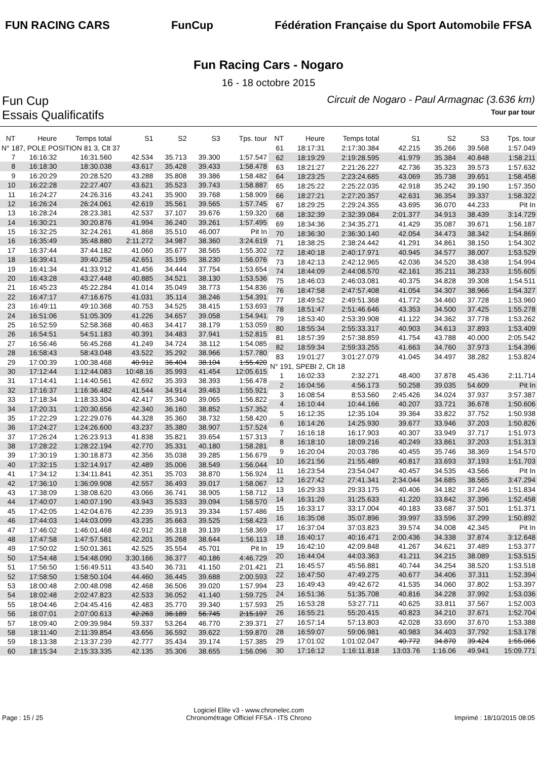FUN RACING CARS FunCup
Fédération Française du Sport Automobile FFSA
Fun Racing Cars - Nogaro
16 - 18 octobre 2015
Fun Cup Circuit de Nogaro - Paul Armagnac (3.636 km)
Essais Qualificatifs Tour par tour
| NT | Heure | Temps total | S1 | S2 | S3 | Tps. tour |
| --- | --- | --- | --- | --- | --- | --- |
| N° 187, POLE POSITION 81 3, Clt 37 | | | | | | |
| 7 | 16:16:32 | 16:31.560 | 42.534 | 35.713 | 39.300 | 1:57.547 |
| 8 | 16:18:30 | 18:30.038 | 43.617 | 35.428 | 39.433 | 1:58.478 |
| 9 | 16:20:29 | 20:28.520 | 43.288 | 35.808 | 39.386 | 1:58.482 |
| 10 | 16:22:28 | 22:27.407 | 43.621 | 35.523 | 39.743 | 1:58.887 |
| 11 | 16:24:27 | 24:26.316 | 43.241 | 35.900 | 39.768 | 1:58.909 |
| 12 | 16:26:24 | 26:24.061 | 42.619 | 35.561 | 39.565 | 1:57.745 |
| 13 | 16:28:24 | 28:23.381 | 42.537 | 37.107 | 39.676 | 1:59.320 |
| 14 | 16:30:21 | 30:20.876 | 41.994 | 36.240 | 39.261 | 1:57.495 |
| 15 | 16:32:25 | 32:24.261 | 41.868 | 35.510 | 46.007 | Pit In |
| 16 | 16:35:49 | 35:48.880 | 2:11.272 | 34.987 | 38.360 | 3:24.619 |
| 17 | 16:37:44 | 37:44.182 | 41.060 | 35.677 | 38.565 | 1:55.302 |
| 18 | 16:39:41 | 39:40.258 | 42.651 | 35.195 | 38.230 | 1:56.076 |
| 19 | 16:41:34 | 41:33.912 | 41.456 | 34.444 | 37.754 | 1:53.654 |
| 20 | 16:43:28 | 43:27.448 | 40.885 | 34.521 | 38.130 | 1:53.536 |
| 21 | 16:45:23 | 45:22.284 | 41.014 | 35.049 | 38.773 | 1:54.836 |
| 22 | 16:47:17 | 47:16.675 | 41.031 | 35.114 | 38.246 | 1:54.391 |
| 23 | 16:49:11 | 49:10.368 | 40.753 | 34.525 | 38.415 | 1:53.693 |
| 24 | 16:51:06 | 51:05.309 | 41.226 | 34.657 | 39.058 | 1:54.941 |
| 25 | 16:52:59 | 52:58.368 | 40.463 | 34.417 | 38.179 | 1:53.059 |
| 26 | 16:54:51 | 54:51.183 | 40.391 | 34.483 | 37.941 | 1:52.815 |
| 27 | 16:56:46 | 56:45.268 | 41.249 | 34.724 | 38.112 | 1:54.085 |
| 28 | 16:58:43 | 58:43.048 | 43.522 | 35.292 | 38.966 | 1:57.780 |
| 29 | 17:00:39 | 1:00:38.468 | 40.912 | 36.404 | 38.104 | 1:55.420 |
| 30 | 17:12:44 | 1:12:44.083 | 10:48.16 | 35.993 | 41.454 | 12:05.615 |
| 31 | 17:14:41 | 1:14:40.561 | 42.692 | 35.393 | 38.393 | 1:56.478 |
| 32 | 17:16:37 | 1:16:36.482 | 41.544 | 34.914 | 39.463 | 1:55.921 |
| 33 | 17:18:34 | 1:18:33.304 | 42.417 | 35.340 | 39.065 | 1:56.822 |
| 34 | 17:20:31 | 1:20:30.656 | 42.340 | 36.160 | 38.852 | 1:57.352 |
| 35 | 17:22:29 | 1:22:29.076 | 44.328 | 35.360 | 38.732 | 1:58.420 |
| 36 | 17:24:27 | 1:24:26.600 | 43.237 | 35.380 | 38.907 | 1:57.524 |
| 37 | 17:26:24 | 1:26:23.913 | 41.838 | 35.821 | 39.654 | 1:57.313 |
| 38 | 17:28:22 | 1:28:22.194 | 42.770 | 35.331 | 40.180 | 1:58.281 |
| 39 | 17:30:19 | 1:30:18.873 | 42.356 | 35.038 | 39.285 | 1:56.679 |
| 40 | 17:32:15 | 1:32:14.917 | 42.489 | 35.006 | 38.549 | 1:56.044 |
| 41 | 17:34:12 | 1:34:11.841 | 42.351 | 35.703 | 38.870 | 1:56.924 |
| 42 | 17:36:10 | 1:36:09.908 | 42.557 | 36.493 | 39.017 | 1:58.067 |
| 43 | 17:38:09 | 1:38:08.620 | 43.066 | 36.741 | 38.905 | 1:58.712 |
| 44 | 17:40:07 | 1:40:07.190 | 43.943 | 35.533 | 39.094 | 1:58.570 |
| 45 | 17:42:05 | 1:42:04.676 | 42.239 | 35.913 | 39.334 | 1:57.486 |
| 46 | 17:44:03 | 1:44:03.099 | 43.235 | 35.663 | 39.525 | 1:58.423 |
| 47 | 17:46:02 | 1:46:01.468 | 42.912 | 36.318 | 39.139 | 1:58.369 |
| 48 | 17:47:58 | 1:47:57.581 | 42.201 | 35.268 | 38.644 | 1:56.113 |
| 49 | 17:50:02 | 1:50:01.361 | 42.525 | 35.554 | 45.701 | Pit In |
| 50 | 17:54:48 | 1:54:48.090 | 3:30.166 | 36.377 | 40.186 | 4:46.729 |
| 51 | 17:56:50 | 1:56:49.511 | 43.540 | 36.731 | 41.150 | 2:01.421 |
| 52 | 17:58:50 | 1:58:50.104 | 44.460 | 36.445 | 39.688 | 2:00.593 |
| 53 | 18:00:48 | 2:00:48.098 | 42.468 | 36.506 | 39.020 | 1:57.994 |
| 54 | 18:02:48 | 2:02:47.823 | 42.533 | 36.052 | 41.140 | 1:59.725 |
| 55 | 18:04:46 | 2:04:45.416 | 42.483 | 35.770 | 39.340 | 1:57.593 |
| 56 | 18:07:01 | 2:07:00.613 | 42.263 | 36.189 | 56.745 | 2:15.197 |
| 57 | 18:09:40 | 2:09:39.984 | 59.337 | 53.264 | 46.770 | 2:39.371 |
| 58 | 18:11:40 | 2:11:39.854 | 43.656 | 36.592 | 39.622 | 1:59.870 |
| 59 | 18:13:38 | 2:13:37.239 | 42.777 | 35.434 | 39.174 | 1:57.385 |
| 60 | 18:15:34 | 2:15:33.335 | 42.135 | 35.306 | 38.655 | 1:56.096 |
| NT | Heure | Temps total | S1 | S2 | S3 | Tps. tour |
| --- | --- | --- | --- | --- | --- | --- |
| 61 | 18:17:31 | 2:17:30.384 | 42.215 | 35.266 | 39.568 | 1:57.049 |
| 62 | 18:19:29 | 2:19:28.595 | 41.979 | 35.384 | 40.848 | 1:58.211 |
| 63 | 18:21:27 | 2:21:26.227 | 42.736 | 35.323 | 39.573 | 1:57.632 |
| 64 | 18:23:25 | 2:23:24.685 | 43.069 | 35.738 | 39.651 | 1:58.458 |
| 65 | 18:25:22 | 2:25:22.035 | 42.918 | 35.242 | 39.190 | 1:57.350 |
| 66 | 18:27:21 | 2:27:20.357 | 42.631 | 36.354 | 39.337 | 1:58.322 |
| 67 | 18:29:25 | 2:29:24.355 | 43.695 | 36.070 | 44.233 | Pit In |
| 68 | 18:32:39 | 2:32:39.084 | 2:01.377 | 34.913 | 38.439 | 3:14.729 |
| 69 | 18:34:36 | 2:34:35.271 | 41.429 | 35.087 | 39.671 | 1:56.187 |
| 70 | 18:36:30 | 2:36:30.140 | 42.054 | 34.473 | 38.342 | 1:54.869 |
| 71 | 18:38:25 | 2:38:24.442 | 41.291 | 34.861 | 38.150 | 1:54.302 |
| 72 | 18:40:18 | 2:40:17.971 | 40.945 | 34.577 | 38.007 | 1:53.529 |
| 73 | 18:42:13 | 2:42:12.965 | 42.036 | 34.520 | 38.438 | 1:54.994 |
| 74 | 18:44:09 | 2:44:08.570 | 42.161 | 35.211 | 38.233 | 1:55.605 |
| 75 | 18:46:03 | 2:46:03.081 | 40.375 | 34.828 | 39.308 | 1:54.511 |
| 76 | 18:47:58 | 2:47:57.408 | 41.054 | 34.307 | 38.966 | 1:54.327 |
| 77 | 18:49:52 | 2:49:51.368 | 41.772 | 34.460 | 37.728 | 1:53.960 |
| 78 | 18:51:47 | 2:51:46.646 | 43.353 | 34.500 | 37.425 | 1:55.278 |
| 79 | 18:53:40 | 2:53:39.908 | 41.122 | 34.362 | 37.778 | 1:53.262 |
| 80 | 18:55:34 | 2:55:33.317 | 40.903 | 34.613 | 37.893 | 1:53.409 |
| 81 | 18:57:39 | 2:57:38.859 | 41.754 | 43.788 | 40.000 | 2:05.542 |
| 82 | 18:59:34 | 2:59:33.255 | 41.663 | 34.760 | 37.973 | 1:54.396 |
| 83 | 19:01:27 | 3:01:27.079 | 41.045 | 34.497 | 38.282 | 1:53.824 |
| N° 191, SPEBI 2, Clt 18 | | | | | | |
| 1 | 16:02:33 | 2:32.271 | 48.400 | 37.878 | 45.436 | 2:11.714 |
| 2 | 16:04:56 | 4:56.173 | 50.258 | 39.035 | 54.609 | Pit In |
| 3 | 16:08:54 | 8:53.560 | 2:45.426 | 34.024 | 37.937 | 3:57.387 |
| 4 | 16:10:44 | 10:44.166 | 40.207 | 33.721 | 36.678 | 1:50.606 |
| 5 | 16:12:35 | 12:35.104 | 39.364 | 33.822 | 37.752 | 1:50.938 |
| 6 | 16:14:26 | 14:25.930 | 39.677 | 33.946 | 37.203 | 1:50.826 |
| 7 | 16:16:18 | 16:17.903 | 40.307 | 33.949 | 37.717 | 1:51.973 |
| 8 | 16:18:10 | 18:09.216 | 40.249 | 33.861 | 37.203 | 1:51.313 |
| 9 | 16:20:04 | 20:03.786 | 40.455 | 35.746 | 38.369 | 1:54.570 |
| 10 | 16:21:56 | 21:55.489 | 40.817 | 33.693 | 37.193 | 1:51.703 |
| 11 | 16:23:54 | 23:54.047 | 40.457 | 34.535 | 43.566 | Pit In |
| 12 | 16:27:42 | 27:41.341 | 2:34.044 | 34.685 | 38.565 | 3:47.294 |
| 13 | 16:29:33 | 29:33.175 | 40.406 | 34.182 | 37.246 | 1:51.834 |
| 14 | 16:31:26 | 31:25.633 | 41.220 | 33.842 | 37.396 | 1:52.458 |
| 15 | 16:33:17 | 33:17.004 | 40.183 | 33.687 | 37.501 | 1:51.371 |
| 16 | 16:35:08 | 35:07.896 | 39.997 | 33.596 | 37.299 | 1:50.892 |
| 17 | 16:37:04 | 37:03.823 | 39.574 | 34.008 | 42.345 | Pit In |
| 18 | 16:40:17 | 40:16.471 | 2:00.436 | 34.338 | 37.874 | 3:12.648 |
| 19 | 16:42:10 | 42:09.848 | 41.267 | 34.621 | 37.489 | 1:53.377 |
| 20 | 16:44:04 | 44:03.363 | 41.211 | 34.215 | 38.089 | 1:53.515 |
| 21 | 16:45:57 | 45:56.881 | 40.744 | 34.254 | 38.520 | 1:53.518 |
| 22 | 16:47:50 | 47:49.275 | 40.677 | 34.406 | 37.311 | 1:52.394 |
| 23 | 16:49:43 | 49:42.672 | 41.535 | 34.060 | 37.802 | 1:53.397 |
| 24 | 16:51:36 | 51:35.708 | 40.816 | 34.228 | 37.992 | 1:53.036 |
| 25 | 16:53:28 | 53:27.711 | 40.625 | 33.811 | 37.567 | 1:52.003 |
| 26 | 16:55:21 | 55:20.415 | 40.823 | 34.210 | 37.671 | 1:52.704 |
| 27 | 16:57:14 | 57:13.803 | 42.028 | 33.690 | 37.670 | 1:53.388 |
| 28 | 16:59:07 | 59:06.981 | 40.983 | 34.403 | 37.792 | 1:53.178 |
| 29 | 17:01:02 | 1:01:02.047 | 40.772 | 34.870 | 39.424 | 1:55.066 |
| 30 | 17:16:12 | 1:16:11.818 | 13:03.76 | 1:16.06 | 49.941 | 15:09.771 |
Page : 15 / 25 Logiciel Elite v3 - www.chronelec.com
Chronométrage Officiel FFSA - ITS Chrono Imprimé : 18/10/2015 08:05